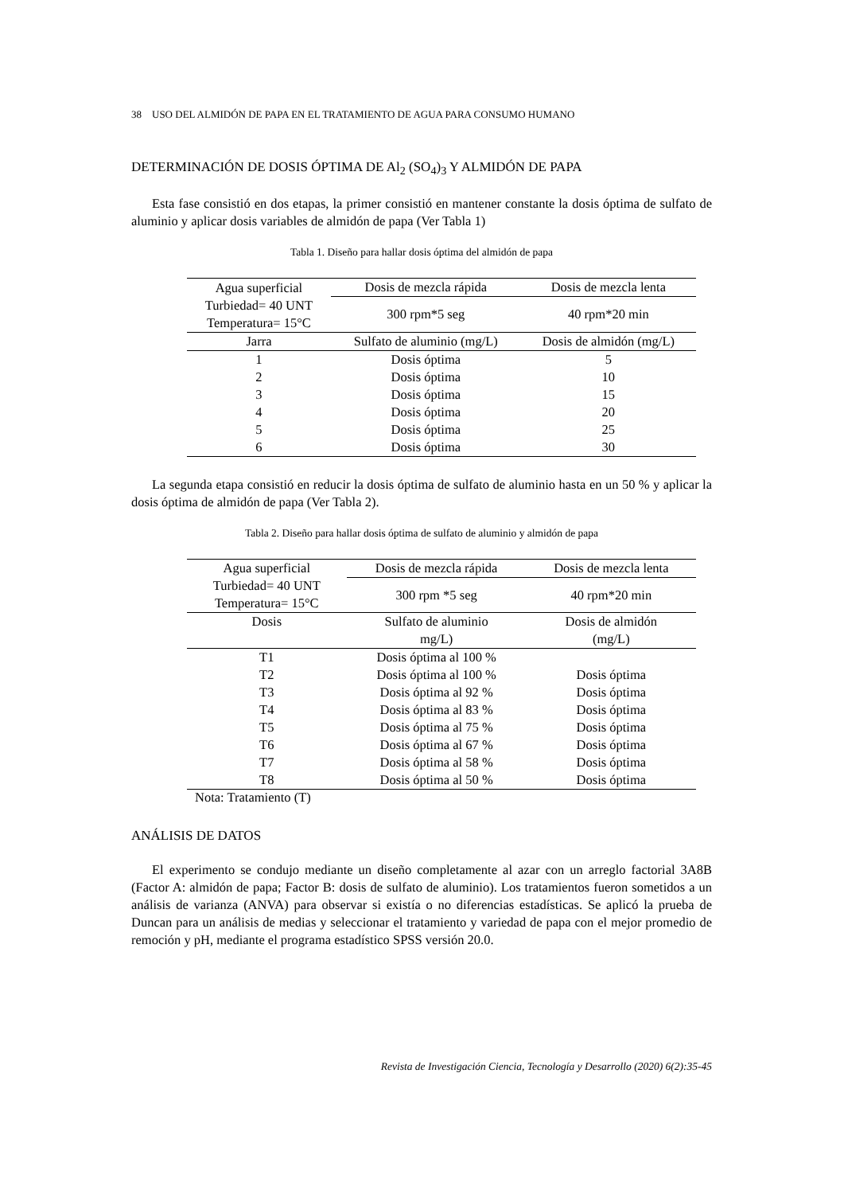38 USO DEL ALMIDÓN DE PAPA EN EL TRATAMIENTO DE AGUA PARA CONSUMO HUMANO
DETERMINACIÓN DE DOSIS ÓPTIMA DE Al<sub>2</sub> (SO<sub>4</sub>)<sub>3</sub> Y ALMIDÓN DE PAPA
Esta fase consistió en dos etapas, la primer consistió en mantener constante la dosis óptima de sulfato de aluminio y aplicar dosis variables de almidón de papa (Ver Tabla 1)
Tabla 1. Diseño para hallar dosis óptima del almidón de papa
| Agua superficial | Dosis de mezcla rápida | Dosis de mezcla lenta |
| Turbiedad= 40 UNT Temperatura= 15°C | 300 rpm*5 seg | 40 rpm*20 min |
| Jarra | Sulfato de aluminio (mg/L) | Dosis de almidón (mg/L) |
| 1 | Dosis óptima | 5 |
| 2 | Dosis óptima | 10 |
| 3 | Dosis óptima | 15 |
| 4 | Dosis óptima | 20 |
| 5 | Dosis óptima | 25 |
| 6 | Dosis óptima | 30 |
La segunda etapa consistió en reducir la dosis óptima de sulfato de aluminio hasta en un 50 % y aplicar la dosis óptima de almidón de papa (Ver Tabla 2).
Tabla 2. Diseño para hallar dosis óptima de sulfato de aluminio y almidón de papa
| Agua superficial | Dosis de mezcla rápida | Dosis de mezcla lenta |
| Turbiedad= 40 UNT Temperatura= 15°C | 300 rpm *5 seg | 40 rpm*20 min |
| Dosis | Sulfato de aluminio mg/L) | Dosis de almidón (mg/L) |
| T1 | Dosis óptima al 100 % | |
| T2 | Dosis óptima al 100 % | Dosis óptima |
| T3 | Dosis óptima al 92 % | Dosis óptima |
| T4 | Dosis óptima al 83 % | Dosis óptima |
| T5 | Dosis óptima al 75 % | Dosis óptima |
| T6 | Dosis óptima al 67 % | Dosis óptima |
| T7 | Dosis óptima al 58 % | Dosis óptima |
| T8 | Dosis óptima al 50 % | Dosis óptima |
Nota: Tratamiento (T)
ANÁLISIS DE DATOS
El experimento se condujo mediante un diseño completamente al azar con un arreglo factorial 3A8B (Factor A: almidón de papa; Factor B: dosis de sulfato de aluminio). Los tratamientos fueron sometidos a un análisis de varianza (ANVA) para observar si existía o no diferencias estadísticas. Se aplicó la prueba de Duncan para un análisis de medias y seleccionar el tratamiento y variedad de papa con el mejor promedio de remoción y pH, mediante el programa estadístico SPSS versión 20.0.
Revista de Investigación Ciencia, Tecnología y Desarrollo (2020) 6(2):35-45